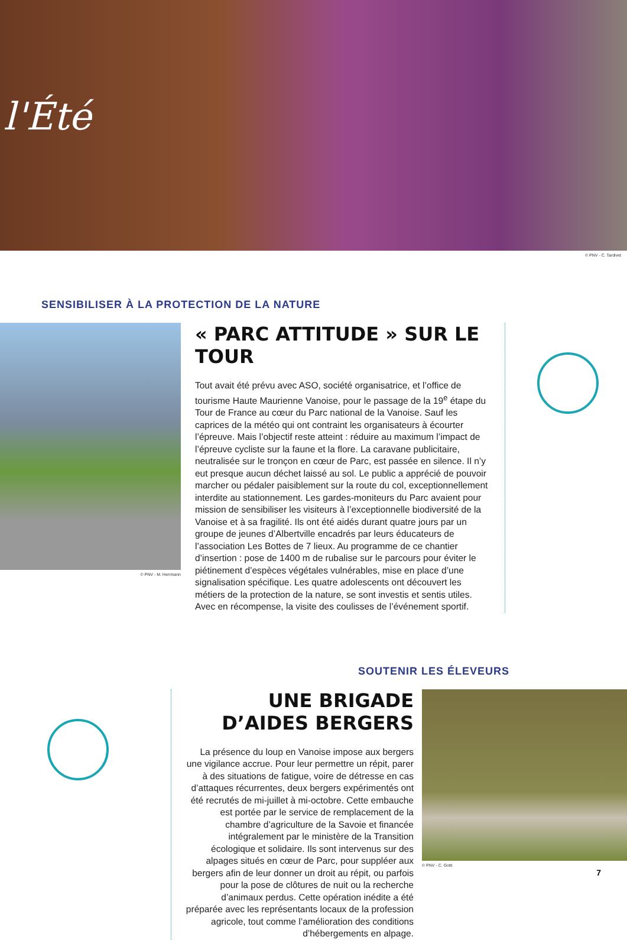l'Été
© PNV - C. Tardivet
SENSIBILISER À LA PROTECTION DE LA NATURE
© PNV - M. Herrmann
« PARC ATTITUDE » SUR LE TOUR
Tout avait été prévu avec ASO, société organisatrice, et l’office de tourisme Haute Maurienne Vanoise, pour le passage de la 19<sup>e</sup> étape du Tour de France au cœur du Parc national de la Vanoise. Sauf les caprices de la météo qui ont contraint les organisateurs à écourter l’épreuve. Mais l’objectif reste atteint : réduire au maximum l’impact de l’épreuve cycliste sur la faune et la flore. La caravane publicitaire, neutralisée sur le tronçon en cœur de Parc, est passée en silence. Il n’y eut presque aucun déchet laissé au sol. Le public a apprécié de pouvoir marcher ou pédaler paisiblement sur la route du col, exceptionnellement interdite au stationnement. Les gardes-moniteurs du Parc avaient pour mission de sensibiliser les visiteurs à l’exceptionnelle biodiversité de la Vanoise et à sa fragilité. Ils ont été aidés durant quatre jours par un groupe de jeunes d’Albertville encadrés par leurs éducateurs de l’association Les Bottes de 7 lieux. Au programme de ce chantier d’insertion : pose de 1400 m de rubalise sur le parcours pour éviter le piétinement d’espèces végétales vulnérables, mise en place d’une signalisation spécifique. Les quatre adolescents ont découvert les métiers de la protection de la nature, se sont investis et sentis utiles. Avec en récompense, la visite des coulisses de l’événement sportif.
SOUTENIR LES ÉLEVEURS
UNE BRIGADE D’AIDES BERGERS
La présence du loup en Vanoise impose aux bergers une vigilance accrue. Pour leur permettre un répit, parer à des situations de fatigue, voire de détresse en cas d’attaques récurrentes, deux bergers expérimentés ont été recrutés de mi-juillet à mi-octobre. Cette embauche est portée par le service de remplacement de la chambre d’agriculture de la Savoie et financée intégralement par le ministère de la Transition écologique et solidaire. Ils sont intervenus sur des alpages situés en cœur de Parc, pour suppléer aux bergers afin de leur donner un droit au répit, ou parfois pour la pose de clôtures de nuit ou la recherche d’animaux perdus. Cette opération inédite a été préparée avec les représentants locaux de la profession agricole, tout comme l’amélioration des conditions d’hébergements en alpage.
© PNV - C. Gotti
7